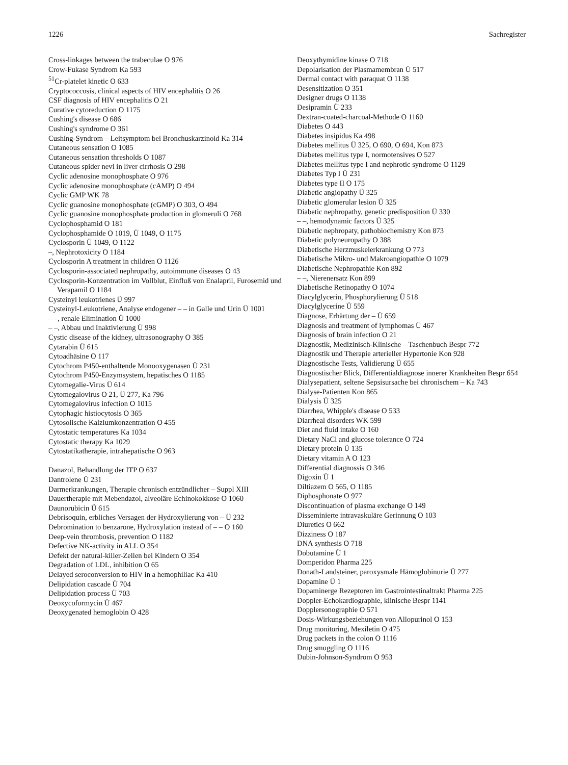1226 Sachregister
Cross-linkages between the trabeculae O 976
Crow-Fukase Syndrom Ka 593
<sup>51</sup>Cr-platelet kinetic O 633
Cryptococcosis, clinical aspects of HIV encephalitis O 26
CSF diagnosis of HIV encephalitis O 21
Curative cytoreduction O 1175
Cushing's disease O 686
Cushing's syndrome O 361
Cushing-Syndrom – Leitsymptom bei Bronchuskarzinoid Ka 314
Cutaneous sensation O 1085
Cutaneous sensation thresholds O 1087
Cutaneous spider nevi in liver cirrhosis O 298
Cyclic adenosine monophosphate O 976
Cyclic adenosine monophosphate (cAMP) O 494
Cyclic GMP WK 78
Cyclic guanosine monophosphate (cGMP) O 303, O 494
Cyclic guanosine monophosphate production in glomeruli O 768
Cyclophosphamid O 181
Cyclophosphamide O 1019, Ü 1049, O 1175
Cyclosporin Ü 1049, O 1122
–, Nephrotoxicity O 1184
Cyclosporin A treatment in children O 1126
Cyclosporin-associated nephropathy, autoimmune diseases O 43
Cyclosporin-Konzentration im Vollblut, Einfluß von Enalapril, Furosemid und Verapamil O 1184
Cysteinyl leukotrienes Ü 997
Cysteinyl-Leukotriene, Analyse endogener – – in Galle und Urin Ü 1001
– –, renale Elimination Ü 1000
– –, Abbau und Inaktivierung Ü 998
Cystic disease of the kidney, ultrasonography O 385
Cytarabin Ü 615
Cytoadhäsine O 117
Cytochrom P450-enthaltende Monooxygenasen Ü 231
Cytochrom P450-Enzymsystem, hepatisches O 1185
Cytomegalie-Virus Ü 614
Cytomegalovirus O 21, Ü 277, Ka 796
Cytomegalovirus infection O 1015
Cytophagic histiocytosis O 365
Cytosolische Kalziumkonzentration O 455
Cytostatic temperatures Ka 1034
Cytostatic therapy Ka 1029
Cytostatikatherapie, intrahepatische O 963
Danazol, Behandlung der ITP O 637
Dantrolene Ü 231
Darmerkrankungen, Therapie chronisch entzündlicher – Suppl XIII
Dauertherapie mit Mebendazol, alveoläre Echinokokkose O 1060
Daunorubicin Ü 615
Debrisoquin, erbliches Versagen der Hydroxylierung von – Ü 232
Debromination to benzarone, Hydroxylation instead of – – O 160
Deep-vein thrombosis, prevention O 1182
Defective NK-activity in ALL O 354
Defekt der natural-killer-Zellen bei Kindern O 354
Degradation of LDL, inhibition O 65
Delayed seroconversion to HIV in a hemophiliac Ka 410
Delipidation cascade Ü 704
Delipidation process Ü 703
Deoxycoformycin Ü 467
Deoxygenated hemoglobin O 428
Deoxythymidine kinase O 718
Depolarisation der Plasmamembran Ü 517
Dermal contact with paraquat O 1138
Desensitization O 351
Designer drugs O 1138
Desipramin Ü 233
Dextran-coated-charcoal-Methode O 1160
Diabetes O 443
Diabetes insipidus Ka 498
Diabetes mellitus Ü 325, O 690, O 694, Kon 873
Diabetes mellitus type I, normotensives O 527
Diabetes mellitus type I and nephrotic syndrome O 1129
Diabetes Typ I Ü 231
Diabetes type II O 175
Diabetic angiopathy Ü 325
Diabetic glomerular lesion Ü 325
Diabetic nephropathy, genetic predisposition Ü 330
– –, hemodynamic factors Ü 325
Diabetic nephropaty, pathobiochemistry Kon 873
Diabetic polyneuropathy O 388
Diabetische Herzmuskelerkrankung O 773
Diabetische Mikro- und Makroangiopathie O 1079
Diabetische Nephropathie Kon 892
– –, Nierenersatz Kon 899
Diabetische Retinopathy O 1074
Diacylglycerin, Phosphorylierung Ü 518
Diacylglycerine Ü 559
Diagnose, Erhärtung der – Ü 659
Diagnosis and treatment of lymphomas Ü 467
Diagnosis of brain infection O 21
Diagnostik, Medizinisch-Klinische – Taschenbuch Bespr 772
Diagnostik und Therapie arterieller Hypertonie Kon 928
Diagnostische Tests, Validierung Ü 655
Diagnostischer Blick, Differentialdiagnose innerer Krankheiten Bespr 654
Dialysepatient, seltene Sepsisursache bei chronischem – Ka 743
Dialyse-Patienten Kon 865
Dialysis Ü 325
Diarrhea, Whipple's disease O 533
Diarrheal disorders WK 599
Diet and fluid intake O 160
Dietary NaCl and glucose tolerance O 724
Dietary protein Ü 135
Dietary vitamin A O 123
Differential diagnossis O 346
Digoxin Ü 1
Diltiazem O 565, O 1185
Diphosphonate O 977
Discontinuation of plasma exchange O 149
Disseminierte intravaskuläre Gerinnung O 103
Diuretics O 662
Dizziness O 187
DNA synthesis O 718
Dobutamine Ü 1
Domperidon Pharma 225
Donath-Landsteiner, paroxysmale Hämoglobinurie Ü 277
Dopamine Ü 1
Dopaminerge Rezeptoren im Gastrointestinaltrakt Pharma 225
Doppler-Echokardiographie, klinische Bespr 1141
Dopplersonographie O 571
Dosis-Wirkungsbeziehungen von Allopurinol O 153
Drug monitoring, Mexiletin O 475
Drug packets in the colon O 1116
Drug smuggling O 1116
Dubin-Johnson-Syndrom O 953